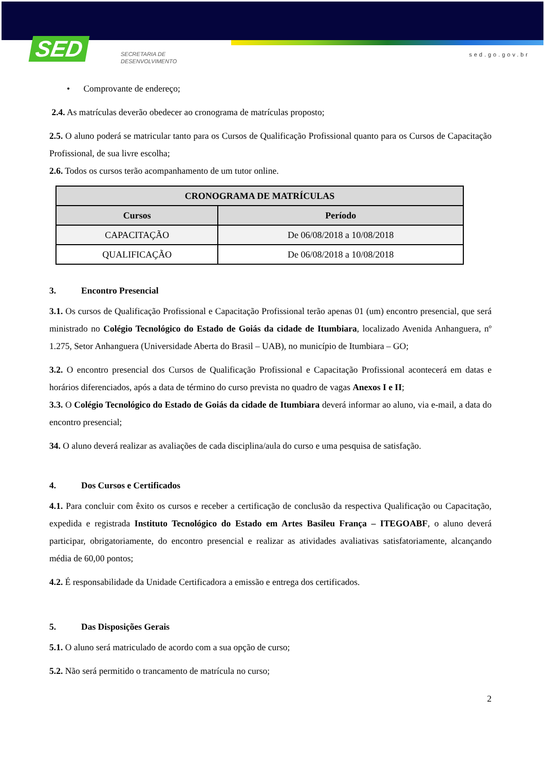SED
SECRETARIA DE
DESENVOLVIMENTO
sed.go.gov.br
• Comprovante de endereço;
2.4. As matrículas deverão obedecer ao cronograma de matrículas proposto;
2.5. O aluno poderá se matricular tanto para os Cursos de Qualificação Profissional quanto para os Cursos de Capacitação Profissional, de sua livre escolha;
2.6. Todos os cursos terão acompanhamento de um tutor online.
| CRONOGRAMA DE MATRÍCULAS | |
| --- | --- |
| Cursos | Período |
| CAPACITAÇÃO | De 06/08/2018 a 10/08/2018 |
| QUALIFICAÇÃO | De 06/08/2018 a 10/08/2018 |
3. Encontro Presencial
3.1. Os cursos de Qualificação Profissional e Capacitação Profissional terão apenas 01 (um) encontro presencial, que será ministrado no Colégio Tecnológico do Estado de Goiás da cidade de Itumbiara, localizado Avenida Anhanguera, nº 1.275, Setor Anhanguera (Universidade Aberta do Brasil – UAB), no município de Itumbiara – GO;
3.2. O encontro presencial dos Cursos de Qualificação Profissional e Capacitação Profissional acontecerá em datas e horários diferenciados, após a data de término do curso prevista no quadro de vagas Anexos I e II;
3.3. O Colégio Tecnológico do Estado de Goiás da cidade de Itumbiara deverá informar ao aluno, via e-mail, a data do encontro presencial;
34. O aluno deverá realizar as avaliações de cada disciplina/aula do curso e uma pesquisa de satisfação.
4. Dos Cursos e Certificados
4.1. Para concluir com êxito os cursos e receber a certificação de conclusão da respectiva Qualificação ou Capacitação, expedida e registrada Instituto Tecnológico do Estado em Artes Basileu França – ITEGOABF, o aluno deverá participar, obrigatoriamente, do encontro presencial e realizar as atividades avaliativas satisfatoriamente, alcançando média de 60,00 pontos;
4.2. É responsabilidade da Unidade Certificadora a emissão e entrega dos certificados.
5. Das Disposições Gerais
5.1. O aluno será matriculado de acordo com a sua opção de curso;
5.2. Não será permitido o trancamento de matrícula no curso;
2